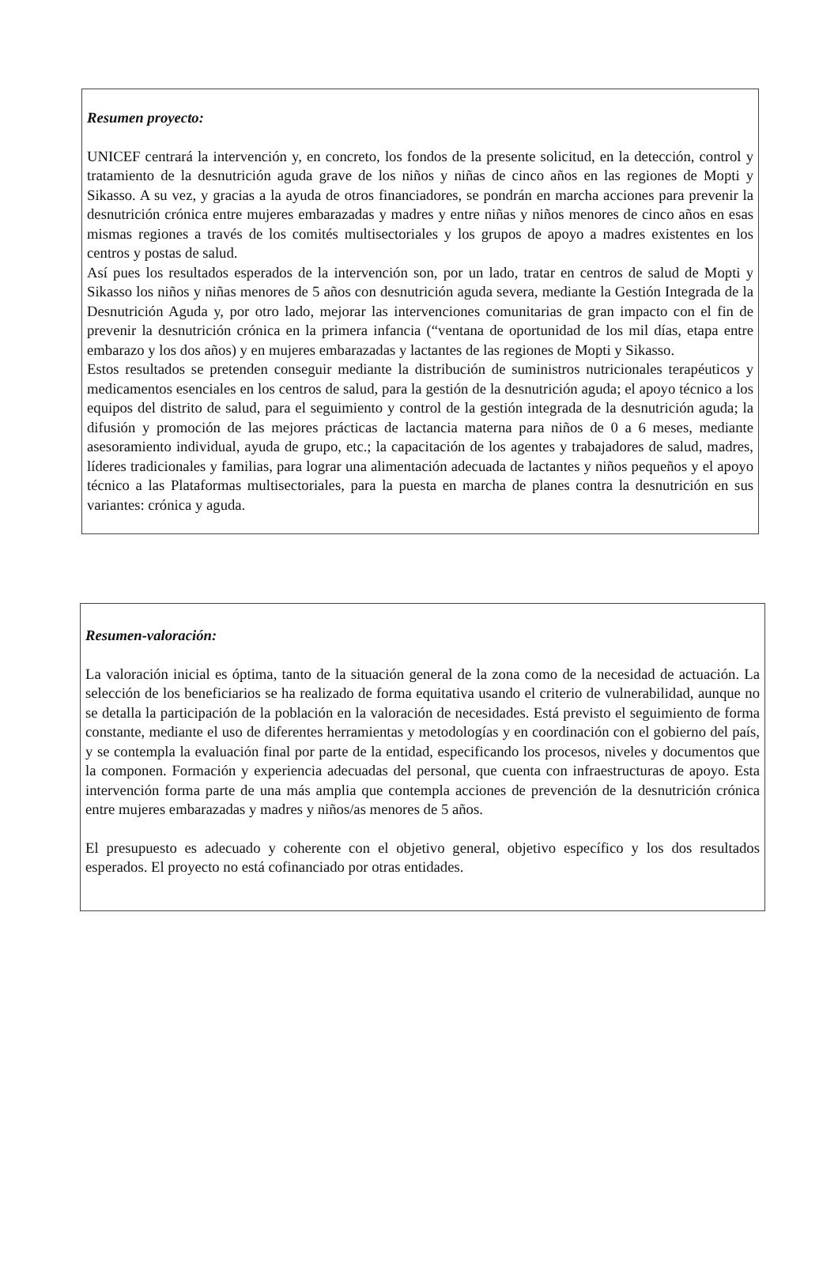Resumen proyecto:
UNICEF centrará la intervención y, en concreto, los fondos de la presente solicitud, en la detección, control y tratamiento de la desnutrición aguda grave de los niños y niñas de cinco años en las regiones de Mopti y Sikasso. A su vez, y gracias a la ayuda de otros financiadores, se pondrán en marcha acciones para prevenir la desnutrición crónica entre mujeres embarazadas y madres y entre niñas y niños menores de cinco años en esas mismas regiones a través de los comités multisectoriales y los grupos de apoyo a madres existentes en los centros y postas de salud.
Así pues los resultados esperados de la intervención son, por un lado, tratar en centros de salud de Mopti y Sikasso los niños y niñas menores de 5 años con desnutrición aguda severa, mediante la Gestión Integrada de la Desnutrición Aguda y, por otro lado, mejorar las intervenciones comunitarias de gran impacto con el fin de prevenir la desnutrición crónica en la primera infancia (“ventana de oportunidad de los mil días, etapa entre embarazo y los dos años) y en mujeres embarazadas y lactantes de las regiones de Mopti y Sikasso.
Estos resultados se pretenden conseguir mediante la distribución de suministros nutricionales terapéuticos y medicamentos esenciales en los centros de salud, para la gestión de la desnutrición aguda; el apoyo técnico a los equipos del distrito de salud, para el seguimiento y control de la gestión integrada de la desnutrición aguda; la difusión y promoción de las mejores prácticas de lactancia materna para niños de 0 a 6 meses, mediante asesoramiento individual, ayuda de grupo, etc.; la capacitación de los agentes y trabajadores de salud, madres, líderes tradicionales y familias, para lograr una alimentación adecuada de lactantes y niños pequeños y el apoyo técnico a las Plataformas multisectoriales, para la puesta en marcha de planes contra la desnutrición en sus variantes: crónica y aguda.
Resumen-valoración:
La valoración inicial es óptima, tanto de la situación general de la zona como de la necesidad de actuación. La selección de los beneficiarios se ha realizado de forma equitativa usando el criterio de vulnerabilidad, aunque no se detalla la participación de la población en la valoración de necesidades. Está previsto el seguimiento de forma constante, mediante el uso de diferentes herramientas y metodologías y en coordinación con el gobierno del país, y se contempla la evaluación final por parte de la entidad, especificando los procesos, niveles y documentos que la componen. Formación y experiencia adecuadas del personal, que cuenta con infraestructuras de apoyo. Esta intervención forma parte de una más amplia que contempla acciones de prevención de la desnutrición crónica entre mujeres embarazadas y madres y niños/as menores de 5 años.
El presupuesto es adecuado y coherente con el objetivo general, objetivo específico y los dos resultados esperados. El proyecto no está cofinanciado por otras entidades.